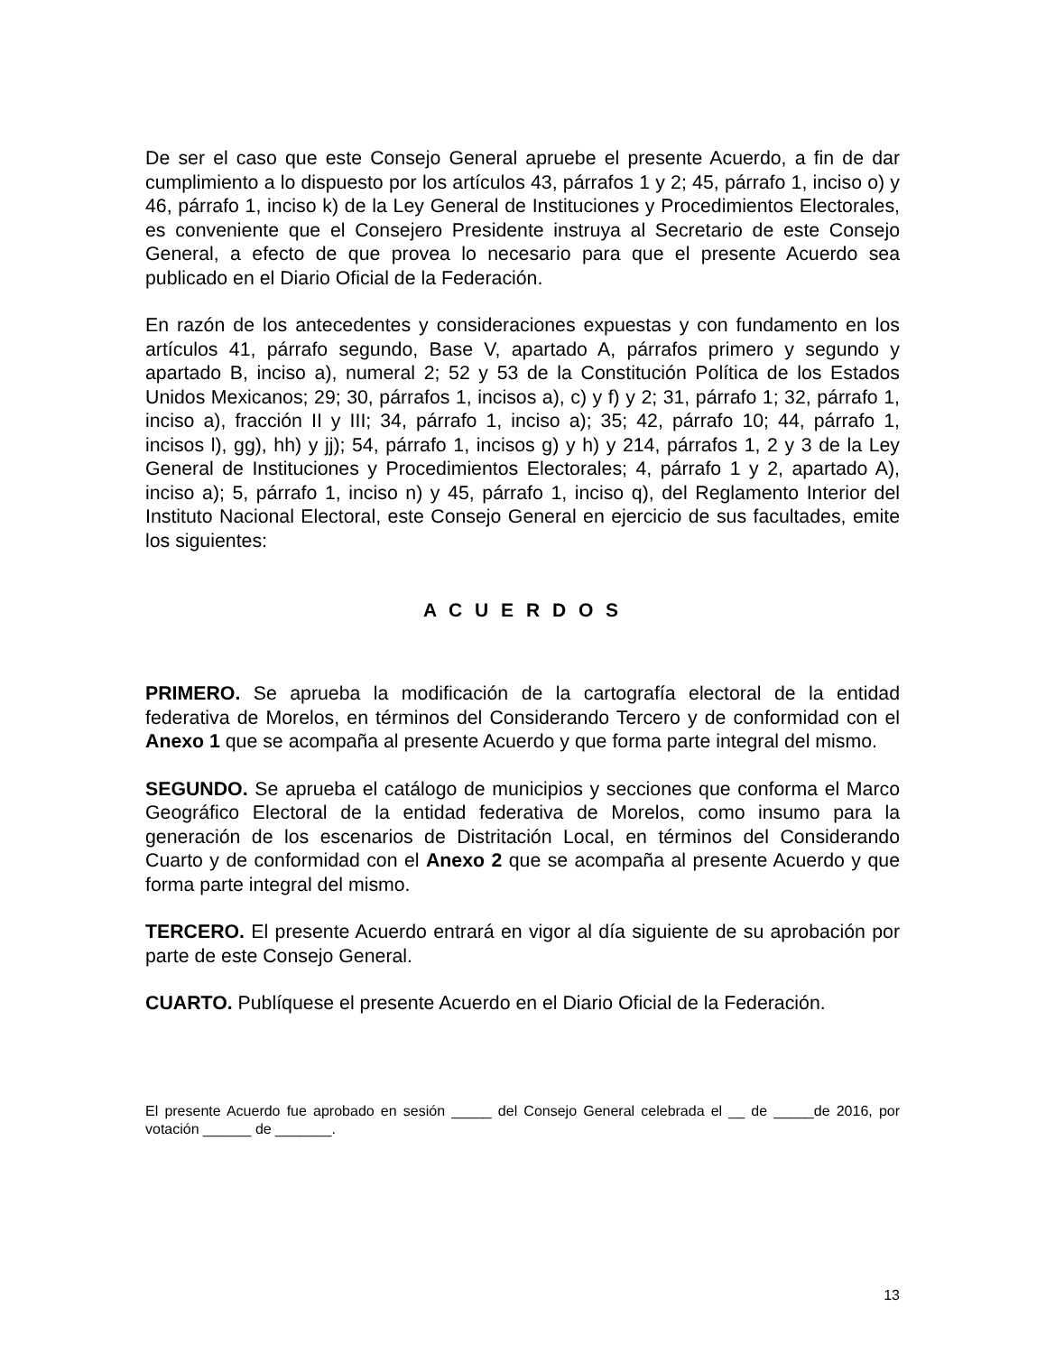De ser el caso que este Consejo General apruebe el presente Acuerdo, a fin de dar cumplimiento a lo dispuesto por los artículos 43, párrafos 1 y 2; 45, párrafo 1, inciso o) y 46, párrafo 1, inciso k) de la Ley General de Instituciones y Procedimientos Electorales, es conveniente que el Consejero Presidente instruya al Secretario de este Consejo General, a efecto de que provea lo necesario para que el presente Acuerdo sea publicado en el Diario Oficial de la Federación.
En razón de los antecedentes y consideraciones expuestas y con fundamento en los artículos 41, párrafo segundo, Base V, apartado A, párrafos primero y segundo y apartado B, inciso a), numeral 2; 52 y 53 de la Constitución Política de los Estados Unidos Mexicanos; 29; 30, párrafos 1, incisos a), c) y f) y 2; 31, párrafo 1; 32, párrafo 1, inciso a), fracción II y III; 34, párrafo 1, inciso a); 35; 42, párrafo 10; 44, párrafo 1, incisos l), gg), hh) y jj); 54, párrafo 1, incisos g) y h) y 214, párrafos 1, 2 y 3 de la Ley General de Instituciones y Procedimientos Electorales; 4, párrafo 1 y 2, apartado A), inciso a); 5, párrafo 1, inciso n) y 45, párrafo 1, inciso q), del Reglamento Interior del Instituto Nacional Electoral, este Consejo General en ejercicio de sus facultades, emite los siguientes:
A C U E R D O S
PRIMERO. Se aprueba la modificación de la cartografía electoral de la entidad federativa de Morelos, en términos del Considerando Tercero y de conformidad con el Anexo 1 que se acompaña al presente Acuerdo y que forma parte integral del mismo.
SEGUNDO. Se aprueba el catálogo de municipios y secciones que conforma el Marco Geográfico Electoral de la entidad federativa de Morelos, como insumo para la generación de los escenarios de Distritación Local, en términos del Considerando Cuarto y de conformidad con el Anexo 2 que se acompaña al presente Acuerdo y que forma parte integral del mismo.
TERCERO. El presente Acuerdo entrará en vigor al día siguiente de su aprobación por parte de este Consejo General.
CUARTO. Publíquese el presente Acuerdo en el Diario Oficial de la Federación.
El presente Acuerdo fue aprobado en sesión _____ del Consejo General celebrada el __ de _____de 2016, por votación ______ de _______.
13